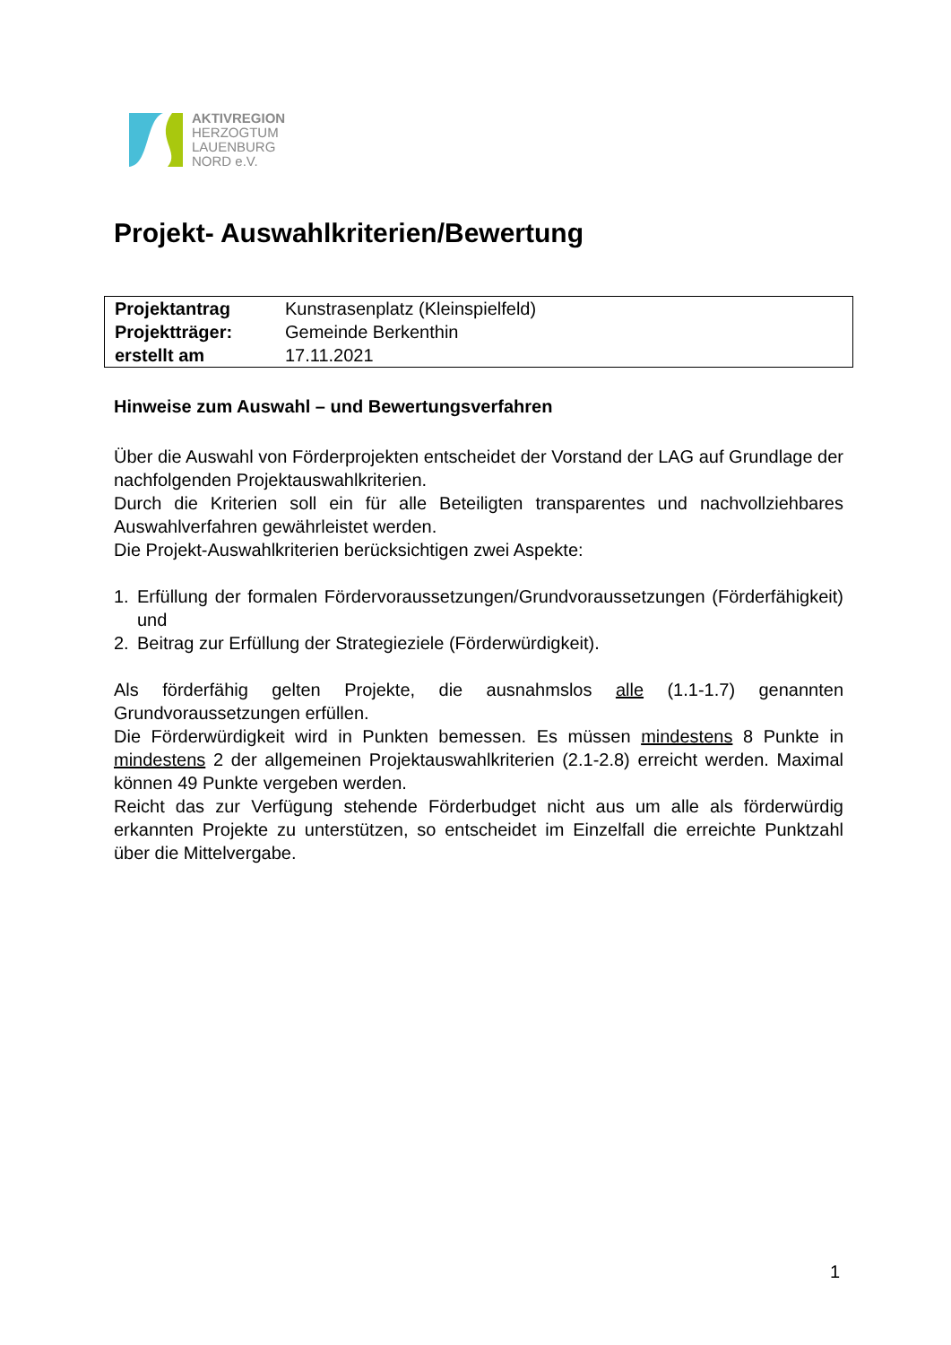AKTIVREGION
HERZOGTUM
LAUENBURG
NORD e.V.
Projekt- Auswahlkriterien/Bewertung
| Projektantrag | Kunstrasenplatz (Kleinspielfeld) |
| Projektträger: | Gemeinde Berkenthin |
| erstellt am | 17.11.2021 |
Hinweise zum Auswahl – und Bewertungsverfahren
Über die Auswahl von Förderprojekten entscheidet der Vorstand der LAG auf Grundlage der nachfolgenden Projektauswahlkriterien.
Durch die Kriterien soll ein für alle Beteiligten transparentes und nachvollziehbares Auswahlverfahren gewährleistet werden.
Die Projekt-Auswahlkriterien berücksichtigen zwei Aspekte:
1. Erfüllung der formalen Fördervoraussetzungen/Grundvoraussetzungen (Förderfähigkeit) und
2. Beitrag zur Erfüllung der Strategieziele (Förderwürdigkeit).
Als förderfähig gelten Projekte, die ausnahmslos alle (1.1-1.7) genannten Grundvoraussetzungen erfüllen.
Die Förderwürdigkeit wird in Punkten bemessen. Es müssen mindestens 8 Punkte in mindestens 2 der allgemeinen Projektauswahlkriterien (2.1-2.8) erreicht werden. Maximal können 49 Punkte vergeben werden.
Reicht das zur Verfügung stehende Förderbudget nicht aus um alle als förderwürdig erkannten Projekte zu unterstützen, so entscheidet im Einzelfall die erreichte Punktzahl über die Mittelvergabe.
1